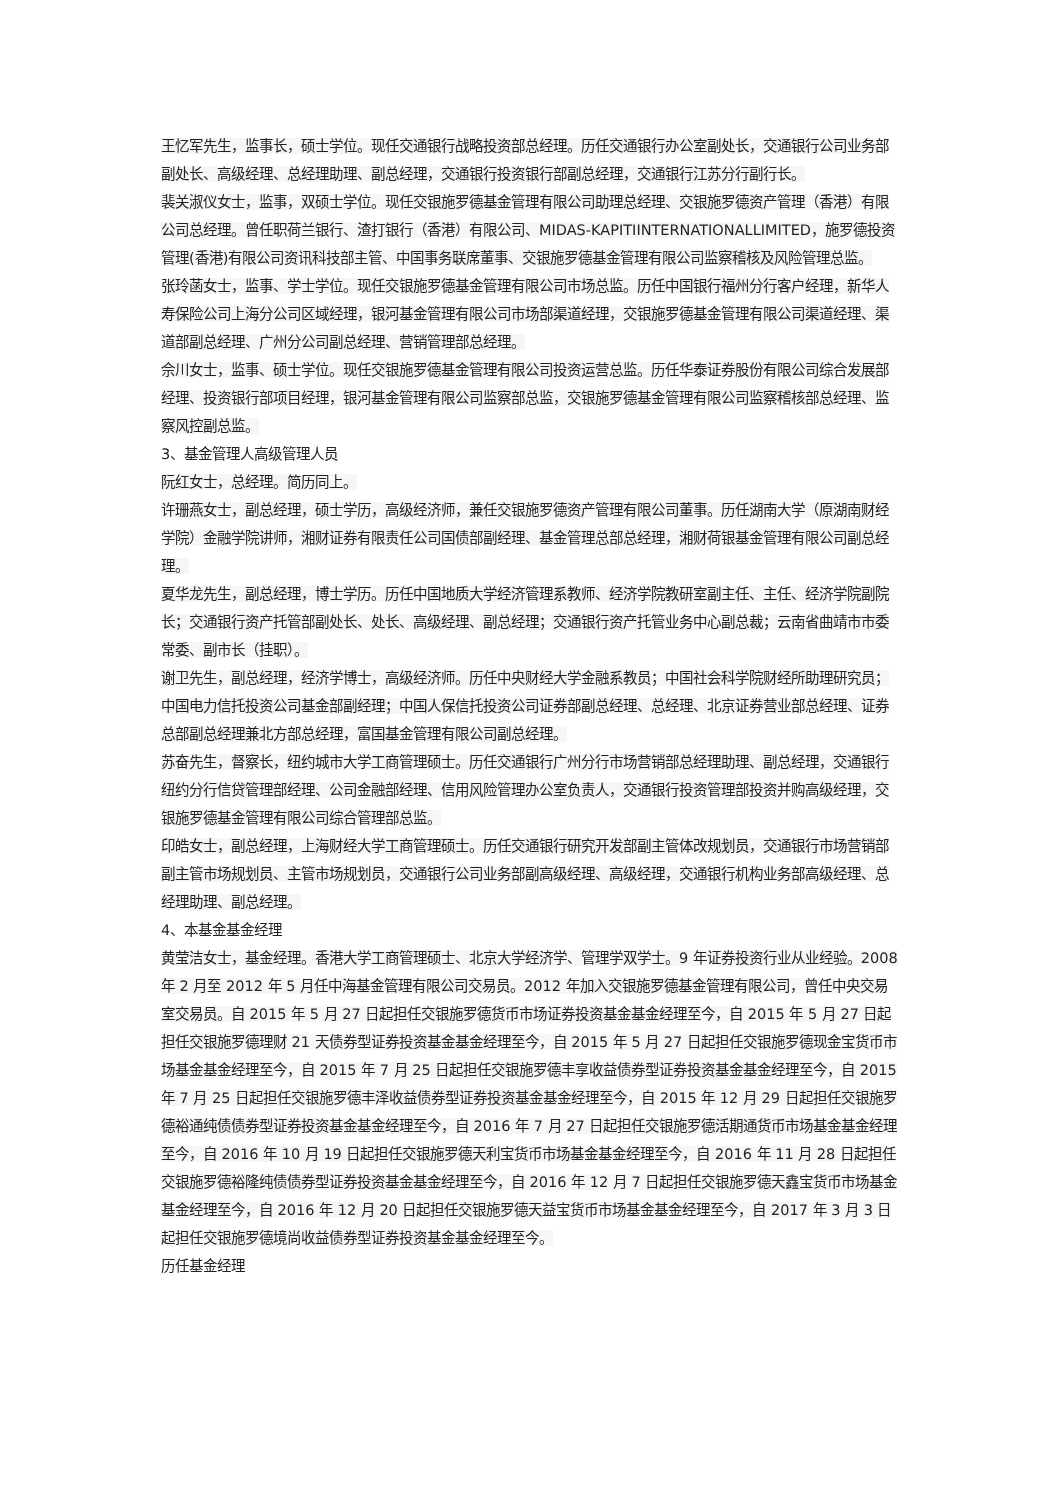王忆军先生，监事长，硕士学位。现任交通银行战略投资部总经理。历任交通银行办公室副处长，交通银行公司业务部副处长、高级经理、总经理助理、副总经理，交通银行投资银行部副总经理，交通银行江苏分行副行长。
裴关淑仪女士，监事，双硕士学位。现任交银施罗德基金管理有限公司助理总经理、交银施罗德资产管理（香港）有限公司总经理。曾任职荷兰银行、渣打银行（香港）有限公司、MIDAS-KAPITIINTERNATIONALLIMITED，施罗德投资管理(香港)有限公司资讯科技部主管、中国事务联席董事、交银施罗德基金管理有限公司监察稽核及风险管理总监。
张玲菡女士，监事、学士学位。现任交银施罗德基金管理有限公司市场总监。历任中国银行福州分行客户经理，新华人寿保险公司上海分公司区域经理，银河基金管理有限公司市场部渠道经理，交银施罗德基金管理有限公司渠道经理、渠道部副总经理、广州分公司副总经理、营销管理部总经理。
佘川女士，监事、硕士学位。现任交银施罗德基金管理有限公司投资运营总监。历任华泰证券股份有限公司综合发展部经理、投资银行部项目经理，银河基金管理有限公司监察部总监，交银施罗德基金管理有限公司监察稽核部总经理、监察风控副总监。
3、基金管理人高级管理人员
阮红女士，总经理。简历同上。
许珊燕女士，副总经理，硕士学历，高级经济师，兼任交银施罗德资产管理有限公司董事。历任湖南大学（原湖南财经学院）金融学院讲师，湘财证券有限责任公司国债部副经理、基金管理总部总经理，湘财荷银基金管理有限公司副总经理。
夏华龙先生，副总经理，博士学历。历任中国地质大学经济管理系教师、经济学院教研室副主任、主任、经济学院副院长；交通银行资产托管部副处长、处长、高级经理、副总经理；交通银行资产托管业务中心副总裁；云南省曲靖市市委常委、副市长（挂职）。
谢卫先生，副总经理，经济学博士，高级经济师。历任中央财经大学金融系教员；中国社会科学院财经所助理研究员；中国电力信托投资公司基金部副经理；中国人保信托投资公司证券部副总经理、总经理、北京证券营业部总经理、证券总部副总经理兼北方部总经理，富国基金管理有限公司副总经理。
苏奋先生，督察长，纽约城市大学工商管理硕士。历任交通银行广州分行市场营销部总经理助理、副总经理，交通银行纽约分行信贷管理部经理、公司金融部经理、信用风险管理办公室负责人，交通银行投资管理部投资并购高级经理，交银施罗德基金管理有限公司综合管理部总监。
印皓女士，副总经理，上海财经大学工商管理硕士。历任交通银行研究开发部副主管体改规划员，交通银行市场营销部副主管市场规划员、主管市场规划员，交通银行公司业务部副高级经理、高级经理，交通银行机构业务部高级经理、总经理助理、副总经理。
4、本基金基金经理
黄莹洁女士，基金经理。香港大学工商管理硕士、北京大学经济学、管理学双学士。9 年证券投资行业从业经验。2008 年 2 月至 2012 年 5 月任中海基金管理有限公司交易员。2012 年加入交银施罗德基金管理有限公司，曾任中央交易室交易员。自 2015 年 5 月 27 日起担任交银施罗德货币市场证券投资基金基金经理至今，自 2015 年 5 月 27 日起担任交银施罗德理财 21 天债券型证券投资基金基金经理至今，自 2015 年 5 月 27 日起担任交银施罗德现金宝货币市场基金基金经理至今，自 2015 年 7 月 25 日起担任交银施罗德丰享收益债券型证券投资基金基金经理至今，自 2015 年 7 月 25 日起担任交银施罗德丰泽收益债券型证券投资基金基金经理至今，自 2015 年 12 月 29 日起担任交银施罗德裕通纯债债券型证券投资基金基金经理至今，自 2016 年 7 月 27 日起担任交银施罗德活期通货币市场基金基金经理至今，自 2016 年 10 月 19 日起担任交银施罗德天利宝货币市场基金基金经理至今，自 2016 年 11 月 28 日起担任交银施罗德裕隆纯债债券型证券投资基金基金经理至今，自 2016 年 12 月 7 日起担任交银施罗德天鑫宝货币市场基金基金经理至今，自 2016 年 12 月 20 日起担任交银施罗德天益宝货币市场基金基金经理至今，自 2017 年 3 月 3 日起担任交银施罗德境尚收益债券型证券投资基金基金经理至今。
历任基金经理